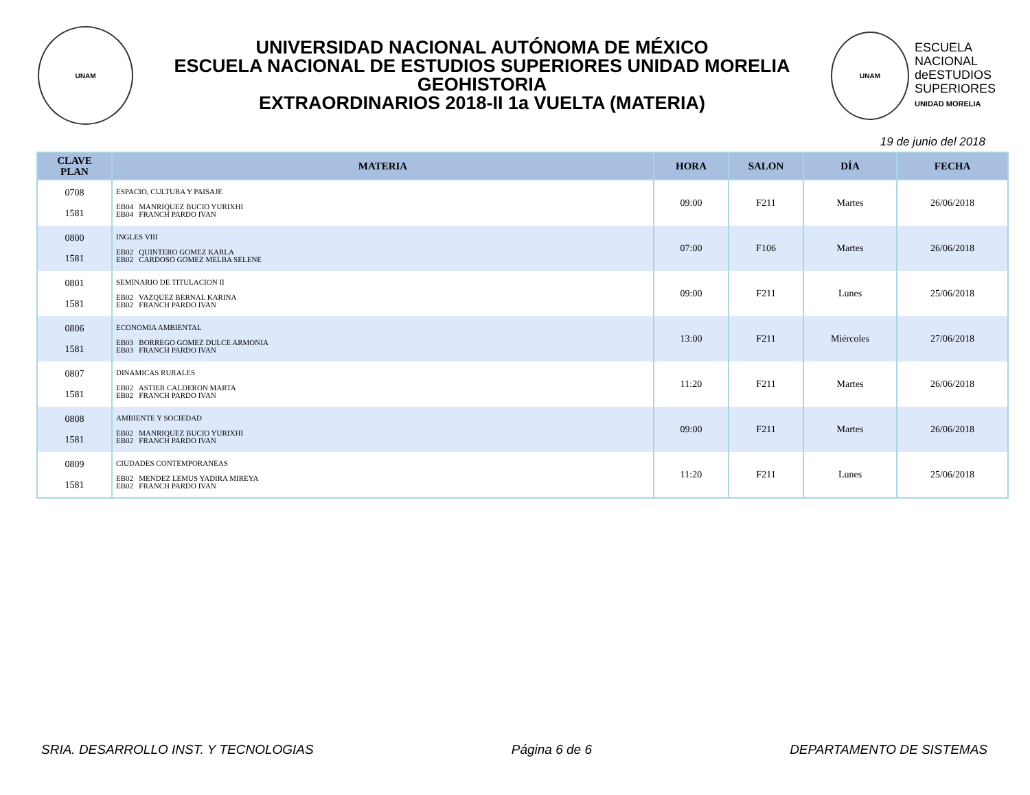UNAM
UNIVERSIDAD NACIONAL AUTÓNOMA DE MÉXICO
ESCUELA NACIONAL DE ESTUDIOS SUPERIORES UNIDAD MORELIA
GEOHISTORIA
EXTRAORDINARIOS 2018-II 1a VUELTA (MATERIA)
UNAM
ESCUELA
NACIONAL
deESTUDIOS
SUPERIORES
UNIDAD MORELIA
19 de junio del 2018
| CLAVE PLAN | MATERIA | HORA | SALON | DÍA | FECHA |
| --- | --- | --- | --- | --- | --- |
| 0708 1581 | ESPACIO, CULTURA Y PAISAJE EB04 MANRIQUEZ BUCIO YURIXHI EB04 FRANCH PARDO IVAN | 09:00 | F211 | Martes | 26/06/2018 |
| 0800 1581 | INGLES VIII EB02 QUINTERO GOMEZ KARLA EB02 CARDOSO GOMEZ MELBA SELENE | 07:00 | F106 | Martes | 26/06/2018 |
| 0801 1581 | SEMINARIO DE TITULACION II EB02 VAZQUEZ BERNAL KARINA EB02 FRANCH PARDO IVAN | 09:00 | F211 | Lunes | 25/06/2018 |
| 0806 1581 | ECONOMIA AMBIENTAL EB03 BORREGO GOMEZ DULCE ARMONIA EB03 FRANCH PARDO IVAN | 13:00 | F211 | Miércoles | 27/06/2018 |
| 0807 1581 | DINAMICAS RURALES EB02 ASTIER CALDERON MARTA EB02 FRANCH PARDO IVAN | 11:20 | F211 | Martes | 26/06/2018 |
| 0808 1581 | AMBIENTE Y SOCIEDAD EB02 MANRIQUEZ BUCIO YURIXHI EB02 FRANCH PARDO IVAN | 09:00 | F211 | Martes | 26/06/2018 |
| 0809 1581 | CIUDADES CONTEMPORANEAS EB02 MENDEZ LEMUS YADIRA MIREYA EB02 FRANCH PARDO IVAN | 11:20 | F211 | Lunes | 25/06/2018 |
SRIA. DESARROLLO INST. Y TECNOLOGIAS Página 6 de 6 DEPARTAMENTO DE SISTEMAS